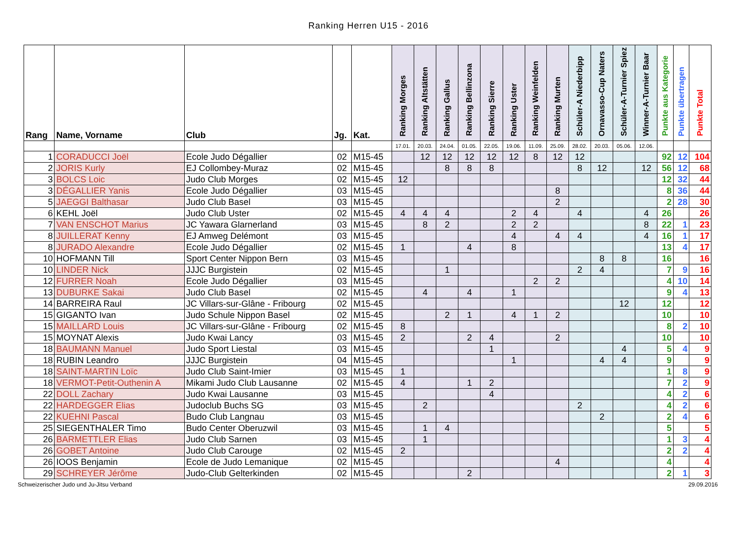Ranking Herren U15 - 2016
| Rang | Name, Vorname | Club | Jg. | Kat. | Ranking Morges | Ranking Altstätten | Ranking Gallus | Ranking Bellinzona | Ranking Sierre | Ranking Uster | Ranking Weinfelden | Ranking Murten | Schüler-A Niederbipp | Ornavasso-Cup Naters | Schüler-A-Turnier Spiez | Winner-A-Turnier Baar | Punkte aus Kategorie | Punkte übertragen | Punkte Total |
| --- | --- | --- | --- | --- | --- | --- | --- | --- | --- | --- | --- | --- | --- | --- | --- | --- | --- | --- | --- |
| | | | | | 17.01. | 20.03. | 24.04. | 01.05. | 22.05. | 19.06. | 11.09. | 25.09. | 28.02. | 20.03. | 05.06. | 12.06. | | | |
| 1 | CORADUCCI Joël | Ecole Judo Dégallier | 02 | M15-45 | | 12 | 12 | 12 | 12 | 12 | 8 | 12 | 12 | | | | 92 | 12 | 104 |
| 2 | JORIS Kurly | EJ Collombey-Muraz | 02 | M15-45 | | | 8 | 8 | 8 | | | | 8 | 12 | | 12 | 56 | 12 | 68 |
| 3 | BOLCS Loic | Judo Club Morges | 02 | M15-45 | 12 | | | | | | | | | | | | 12 | 32 | 44 |
| 3 | DÉGALLIER Yanis | Ecole Judo Dégallier | 03 | M15-45 | | | | | | | | 8 | | | | | 8 | 36 | 44 |
| 5 | JAEGGI Balthasar | Judo Club Basel | 03 | M15-45 | | | | | | | | 2 | | | | | 2 | 28 | 30 |
| 6 | KEHL Joël | Judo Club Uster | 02 | M15-45 | 4 | 4 | 4 | | | 2 | 4 | | 4 | | | 4 | 26 | | 26 |
| 7 | VAN ENSCHOT Marius | JC Yawara Glarnerland | 03 | M15-45 | | 8 | 2 | | | 2 | 2 | | | | | 8 | 22 | 1 | 23 |
| 8 | JUILLERAT Kenny | EJ Amweg Delémont | 03 | M15-45 | | | | | | 4 | | 4 | 4 | | | 4 | 16 | 1 | 17 |
| 8 | JURADO Alexandre | Ecole Judo Dégallier | 02 | M15-45 | 1 | | | 4 | | 8 | | | | | | | 13 | 4 | 17 |
| 10 | HOFMANN Till | Sport Center Nippon Bern | 03 | M15-45 | | | | | | | | | | 8 | 8 | | 16 | | 16 |
| 10 | LINDER Nick | JJJC Burgistein | 02 | M15-45 | | | 1 | | | | | | 2 | 4 | | | 7 | 9 | 16 |
| 12 | FURRER Noah | Ecole Judo Dégallier | 03 | M15-45 | | | | | | | 2 | 2 | | | | | 4 | 10 | 14 |
| 13 | DUBURKE Sakai | Judo Club Basel | 02 | M15-45 | | 4 | | 4 | | 1 | | | | | | | 9 | 4 | 13 |
| 14 | BARREIRA Raul | JC Villars-sur-Glâne - Fribourg | 02 | M15-45 | | | | | | | | | | | 12 | | 12 | | 12 |
| 15 | GIGANTO Ivan | Judo Schule Nippon Basel | 02 | M15-45 | | | 2 | 1 | | 4 | 1 | 2 | | | | | 10 | | 10 |
| 15 | MAILLARD Louis | JC Villars-sur-Glâne - Fribourg | 02 | M15-45 | 8 | | | | | | | | | | | | 8 | 2 | 10 |
| 15 | MOYNAT Alexis | Judo Kwai Lancy | 03 | M15-45 | 2 | | | 2 | 4 | | | 2 | | | | | 10 | | 10 |
| 18 | BAUMANN Manuel | Judo Sport Liestal | 03 | M15-45 | | | | | 1 | | | | | | 4 | | 5 | 4 | 9 |
| 18 | RUBIN Leandro | JJJC Burgistein | 04 | M15-45 | | | | | | 1 | | | | 4 | 4 | | 9 | | 9 |
| 18 | SAINT-MARTIN Loïc | Judo Club Saint-Imier | 03 | M15-45 | 1 | | | | | | | | | | | | 1 | 8 | 9 |
| 18 | VERMOT-Petit-Outhenin A | Mikami Judo Club Lausanne | 02 | M15-45 | 4 | | | 1 | 2 | | | | | | | | 7 | 2 | 9 |
| 22 | DOLL Zachary | Judo Kwai Lausanne | 03 | M15-45 | | | | | 4 | | | | | | | | 4 | 2 | 6 |
| 22 | HARDEGGER Elias | Judoclub Buchs SG | 03 | M15-45 | | 2 | | | | | | | 2 | | | | 4 | 2 | 6 |
| 22 | KUEHNI Pascal | Budo Club Langnau | 03 | M15-45 | | | | | | | | | | 2 | | | 2 | 4 | 6 |
| 25 | SIEGENTHALER Timo | Budo Center Oberuzwil | 03 | M15-45 | | 1 | 4 | | | | | | | | | | 5 | | 5 |
| 26 | BARMETTLER Elias | Judo Club Sarnen | 03 | M15-45 | | 1 | | | | | | | | | | | 1 | 3 | 4 |
| 26 | GOBET Antoine | Judo Club Carouge | 02 | M15-45 | 2 | | | | | | | | | | | | 2 | 2 | 4 |
| 26 | IOOS Benjamin | Ecole de Judo Lemanique | 02 | M15-45 | | | | | | | | 4 | | | | | 4 | | 4 |
| 29 | SCHREYER Jérôme | Judo-Club Gelterkinden | 02 | M15-45 | | | | 2 | | | | | | | | | 2 | 1 | 3 |
Schweizerischer Judo und Ju-Jitsu Verband 29.09.2016